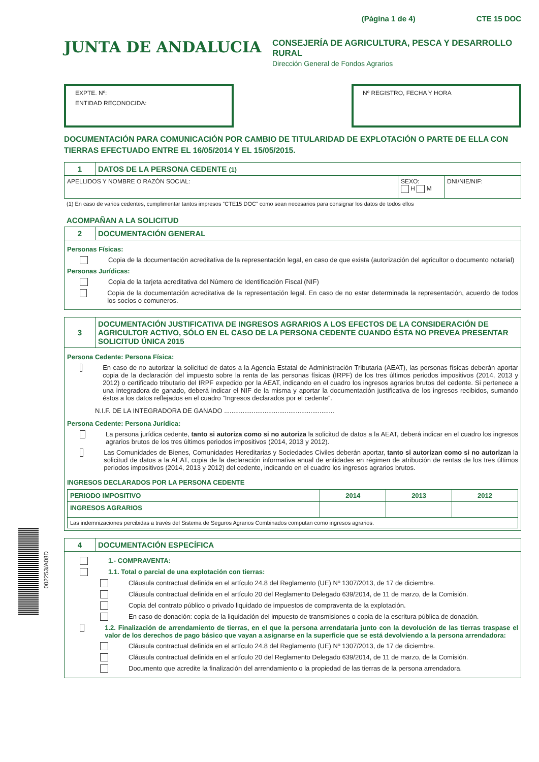002253/A08D
(Página 1 de 4) CTE 15 DOC
JUNTA DE ANDALUCIA
CONSEJERÍA DE AGRICULTURA, PESCA Y DESARROLLO RURAL
Dirección General de Fondos Agrarios
EXPTE. Nº:
ENTIDAD RECONOCIDA:
Nº REGISTRO, FECHA Y HORA
DOCUMENTACIÓN PARA COMUNICACIÓN POR CAMBIO DE TITULARIDAD DE EXPLOTACIÓN O PARTE DE ELLA CON TIERRAS EFECTUADO ENTRE EL 16/05/2014 Y EL 15/05/2015.
| 1 | DATOS DE LA PERSONA CEDENTE (1) | | |
| APELLIDOS Y NOMBRE O RAZÓN SOCIAL: | | SEXO: H M | DNI/NIE/NIF: |
(1) En caso de varios cedentes, cumplimentar tantos impresos “CTE15 DOC” como sean necesarios para consignar los datos de todos ellos
ACOMPAÑAN A LA SOLICITUD
| 2 | DOCUMENTACIÓN GENERAL |
| Personas Físicas: Copia de la documentación acreditativa de la representación legal, en caso de que exista (autorización del agricultor o documento notarial) Personas Jurídicas: Copia de la tarjeta acreditativa del Número de Identificación Fiscal (NIF) Copia de la documentación acreditativa de la representación legal. En caso de no estar determinada la representación, acuerdo de todos los socios o comuneros. | |
| 3 | DOCUMENTACIÓN JUSTIFICATIVA DE INGRESOS AGRARIOS A LOS EFECTOS DE LA CONSIDERACIÓN DE AGRICULTOR ACTIVO, SÓLO EN EL CASO DE LA PERSONA CEDENTE CUANDO ÉSTA NO PREVEA PRESENTAR SOLICITUD ÚNICA 2015 |
| Persona Cedente: Persona Física: En caso de no autorizar la solicitud de datos a la Agencia Estatal de Administración Tributaria (AEAT), las personas físicas deberán aportar copia de la declaración del impuesto sobre la renta de las personas físicas (IRPF) de los tres últimos periodos impositivos (2014, 2013 y 2012) o certificado tributario del IRPF expedido por la AEAT, indicando en el cuadro los ingresos agrarios brutos del cedente. Si pertenece a una integradora de ganado, deberá indicar el NIF de la misma y aportar la documentación justificativa de los ingresos recibidos, sumando éstos a los datos reflejados en el cuadro “Ingresos declarados por el cedente”. N.I.F. DE LA INTEGRADORA DE GANADO ............................................................ Persona Cedente: Persona Jurídica: La persona jurídica cedente, tanto si autoriza como si no autoriza la solicitud de datos a la AEAT, deberá indicar en el cuadro los ingresos agrarios brutos de los tres últimos periodos impositivos (2014, 2013 y 2012). Las Comunidades de Bienes, Comunidades Hereditarias y Sociedades Civiles deberán aportar, tanto si autorizan como si no autorizan la solicitud de datos a la AEAT, copia de la declaración informativa anual de entidades en régimen de atribución de rentas de los tres últimos periodos impositivos (2014, 2013 y 2012) del cedente, indicando en el cuadro los ingresos agrarios brutos. INGRESOS DECLARADOS POR LA PERSONA CEDENTE / PERIODO IMPOSITIVO / 2014 / 2013 / 2012 / / --- / --- / --- / --- / / INGRESOS AGRARIOS / / / / / Las indemnizaciones percibidas a través del Sistema de Seguros Agrarios Combinados computan como ingresos agrarios. / / / / | |
| 4 | DOCUMENTACIÓN ESPECÍFICA |
| 1.- COMPRAVENTA: 1.1. Total o parcial de una explotación con tierras: Cláusula contractual definida en el artículo 24.8 del Reglamento (UE) Nº 1307/2013, de 17 de diciembre. Cláusula contractual definida en el artículo 20 del Reglamento Delegado 639/2014, de 11 de marzo, de la Comisión. Copia del contrato público o privado liquidado de impuestos de compraventa de la explotación. En caso de donación: copia de la liquidación del impuesto de transmisiones o copia de la escritura pública de donación. 1.2. Finalización de arrendamiento de tierras, en el que la persona arrendataria junto con la devolución de las tierras traspase el valor de los derechos de pago básico que vayan a asignarse en la superficie que se está devolviendo a la persona arrendadora: Cláusula contractual definida en el artículo 24.8 del Reglamento (UE) Nº 1307/2013, de 17 de diciembre. Cláusula contractual definida en el artículo 20 del Reglamento Delegado 639/2014, de 11 de marzo, de la Comisión. Documento que acredite la finalización del arrendamiento o la propiedad de las tierras de la persona arrendadora. | |